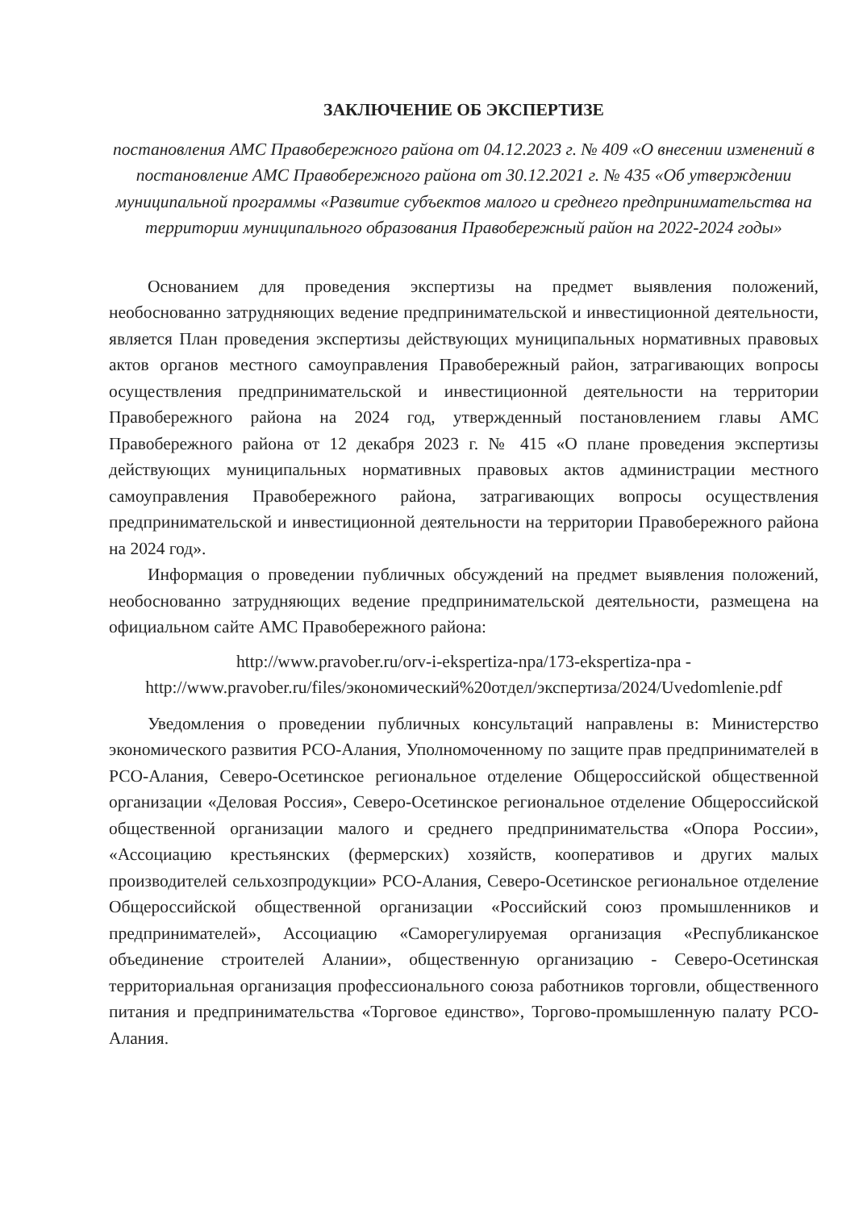ЗАКЛЮЧЕНИЕ ОБ ЭКСПЕРТИЗЕ
постановления АМС Правобережного района от 04.12.2023 г. № 409 «О внесении изменений в постановление АМС Правобережного района от 30.12.2021 г. № 435 «Об утверждении муниципальной программы «Развитие субъектов малого и среднего предпринимательства на территории муниципального образования Правобережный район на 2022-2024 годы»
Основанием для проведения экспертизы на предмет выявления положений, необоснованно затрудняющих ведение предпринимательской и инвестиционной деятельности, является План проведения экспертизы действующих муниципальных нормативных правовых актов органов местного самоуправления Правобережный район, затрагивающих вопросы осуществления предпринимательской и инвестиционной деятельности на территории Правобережного района на 2024 год, утвержденный постановлением главы АМС Правобережного района от 12 декабря 2023 г. № 415 «О плане проведения экспертизы действующих муниципальных нормативных правовых актов администрации местного самоуправления Правобережного района, затрагивающих вопросы осуществления предпринимательской и инвестиционной деятельности на территории Правобережного района на 2024 год».
Информация о проведении публичных обсуждений на предмет выявления положений, необоснованно затрудняющих ведение предпринимательской деятельности, размещена на официальном сайте АМС Правобережного района:
http://www.pravober.ru/orv-i-ekspertiza-npa/173-ekspertiza-npa -
http://www.pravober.ru/files/экономический%20отдел/экспертиза/2024/Uvedomlenie.pdf
Уведомления о проведении публичных консультаций направлены в: Министерство экономического развития РСО-Алания, Уполномоченному по защите прав предпринимателей в РСО-Алания, Северо-Осетинское региональное отделение Общероссийской общественной организации «Деловая Россия», Северо-Осетинское региональное отделение Общероссийской общественной организации малого и среднего предпринимательства «Опора России», «Ассоциацию крестьянских (фермерских) хозяйств, кооперативов и других малых производителей сельхозпродукции» РСО-Алания, Северо-Осетинское региональное отделение Общероссийской общественной организации «Российский союз промышленников и предпринимателей», Ассоциацию «Саморегулируемая организация «Республиканское объединение строителей Алании», общественную организацию - Северо-Осетинская территориальная организация профессионального союза работников торговли, общественного питания и предпринимательства «Торговое единство», Торгово-промышленную палату РСО-Алания.